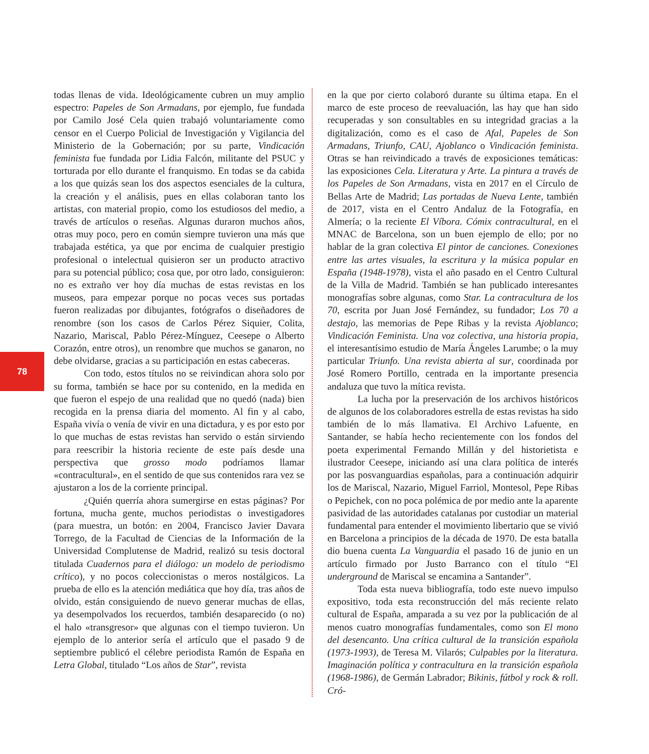todas llenas de vida. Ideológicamente cubren un muy amplio espectro: Papeles de Son Armadans, por ejemplo, fue fundada por Camilo José Cela quien trabajó voluntariamente como censor en el Cuerpo Policial de Investigación y Vigilancia del Ministerio de la Gobernación; por su parte, Vindicación feminista fue fundada por Lidia Falcón, militante del PSUC y torturada por ello durante el franquismo. En todas se da cabida a los que quizás sean los dos aspectos esenciales de la cultura, la creación y el análisis, pues en ellas colaboran tanto los artistas, con material propio, como los estudiosos del medio, a través de artículos o reseñas. Algunas duraron muchos años, otras muy poco, pero en común siempre tuvieron una más que trabajada estética, ya que por encima de cualquier prestigio profesional o intelectual quisieron ser un producto atractivo para su potencial público; cosa que, por otro lado, consiguieron: no es extraño ver hoy día muchas de estas revistas en los museos, para empezar porque no pocas veces sus portadas fueron realizadas por dibujantes, fotógrafos o diseñadores de renombre (son los casos de Carlos Pérez Siquier, Colita, Nazario, Mariscal, Pablo Pérez-Mínguez, Ceesepe o Alberto Corazón, entre otros), un renombre que muchos se ganaron, no debe olvidarse, gracias a su participación en estas cabeceras.
Con todo, estos títulos no se reivindican ahora solo por su forma, también se hace por su contenido, en la medida en que fueron el espejo de una realidad que no quedó (nada) bien recogida en la prensa diaria del momento. Al fin y al cabo, España vivía o venía de vivir en una dictadura, y es por esto por lo que muchas de estas revistas han servido o están sirviendo para reescribir la historia reciente de este país desde una perspectiva que grosso modo podríamos llamar «contracultural», en el sentido de que sus contenidos rara vez se ajustaron a los de la corriente principal.
¿Quién querría ahora sumergirse en estas páginas? Por fortuna, mucha gente, muchos periodistas o investigadores (para muestra, un botón: en 2004, Francisco Javier Davara Torrego, de la Facultad de Ciencias de la Información de la Universidad Complutense de Madrid, realizó su tesis doctoral titulada Cuadernos para el diálogo: un modelo de periodismo crítico), y no pocos coleccionistas o meros nostálgicos. La prueba de ello es la atención mediática que hoy día, tras años de olvido, están consiguiendo de nuevo generar muchas de ellas, ya desempolvados los recuerdos, también desaparecido (o no) el halo «transgresor» que algunas con el tiempo tuvieron. Un ejemplo de lo anterior sería el artículo que el pasado 9 de septiembre publicó el célebre periodista Ramón de España en Letra Global, titulado “Los años de Star”, revista
en la que por cierto colaboró durante su última etapa. En el marco de este proceso de reevaluación, las hay que han sido recuperadas y son consultables en su integridad gracias a la digitalización, como es el caso de Afal, Papeles de Son Armadans, Triunfo, CAU, Ajoblanco o Vindicación feminista. Otras se han reivindicado a través de exposiciones temáticas: las exposiciones Cela. Literatura y Arte. La pintura a través de los Papeles de Son Armadans, vista en 2017 en el Círculo de Bellas Arte de Madrid; Las portadas de Nueva Lente, también de 2017, vista en el Centro Andaluz de la Fotografía, en Almería; o la reciente El Víbora. Cómix contracultural, en el MNAC de Barcelona, son un buen ejemplo de ello; por no hablar de la gran colectiva El pintor de canciones. Conexiones entre las artes visuales, la escritura y la música popular en España (1948-1978), vista el año pasado en el Centro Cultural de la Villa de Madrid. También se han publicado interesantes monografías sobre algunas, como Star. La contracultura de los 70, escrita por Juan José Fernández, su fundador; Los 70 a destajo, las memorias de Pepe Ribas y la revista Ajoblanco; Vindicación Feminista. Una voz colectiva, una historia propia, el interesantísimo estudio de María Ángeles Larumbe; o la muy particular Triunfo. Una revista abierta al sur, coordinada por José Romero Portillo, centrada en la importante presencia andaluza que tuvo la mítica revista.
La lucha por la preservación de los archivos históricos de algunos de los colaboradores estrella de estas revistas ha sido también de lo más llamativa. El Archivo Lafuente, en Santander, se había hecho recientemente con los fondos del poeta experimental Fernando Millán y del historietista e ilustrador Ceesepe, iniciando así una clara política de interés por las posvanguardias españolas, para a continuación adquirir los de Mariscal, Nazario, Miguel Farriol, Montesol, Pepe Ribas o Pepichek, con no poca polémica de por medio ante la aparente pasividad de las autoridades catalanas por custodiar un material fundamental para entender el movimiento libertario que se vivió en Barcelona a principios de la década de 1970. De esta batalla dio buena cuenta La Vanguardia el pasado 16 de junio en un artículo firmado por Justo Barranco con el título “El underground de Mariscal se encamina a Santander”.
Toda esta nueva bibliografía, todo este nuevo impulso expositivo, toda esta reconstrucción del más reciente relato cultural de España, amparada a su vez por la publicación de al menos cuatro monografías fundamentales, como son El mono del desencanto. Una crítica cultural de la transición española (1973-1993), de Teresa M. Vilarós; Culpables por la literatura. Imaginación política y contracultura en la transición española (1968-1986), de Germán Labrador; Bikinis, fútbol y rock & roll. Cró-
78